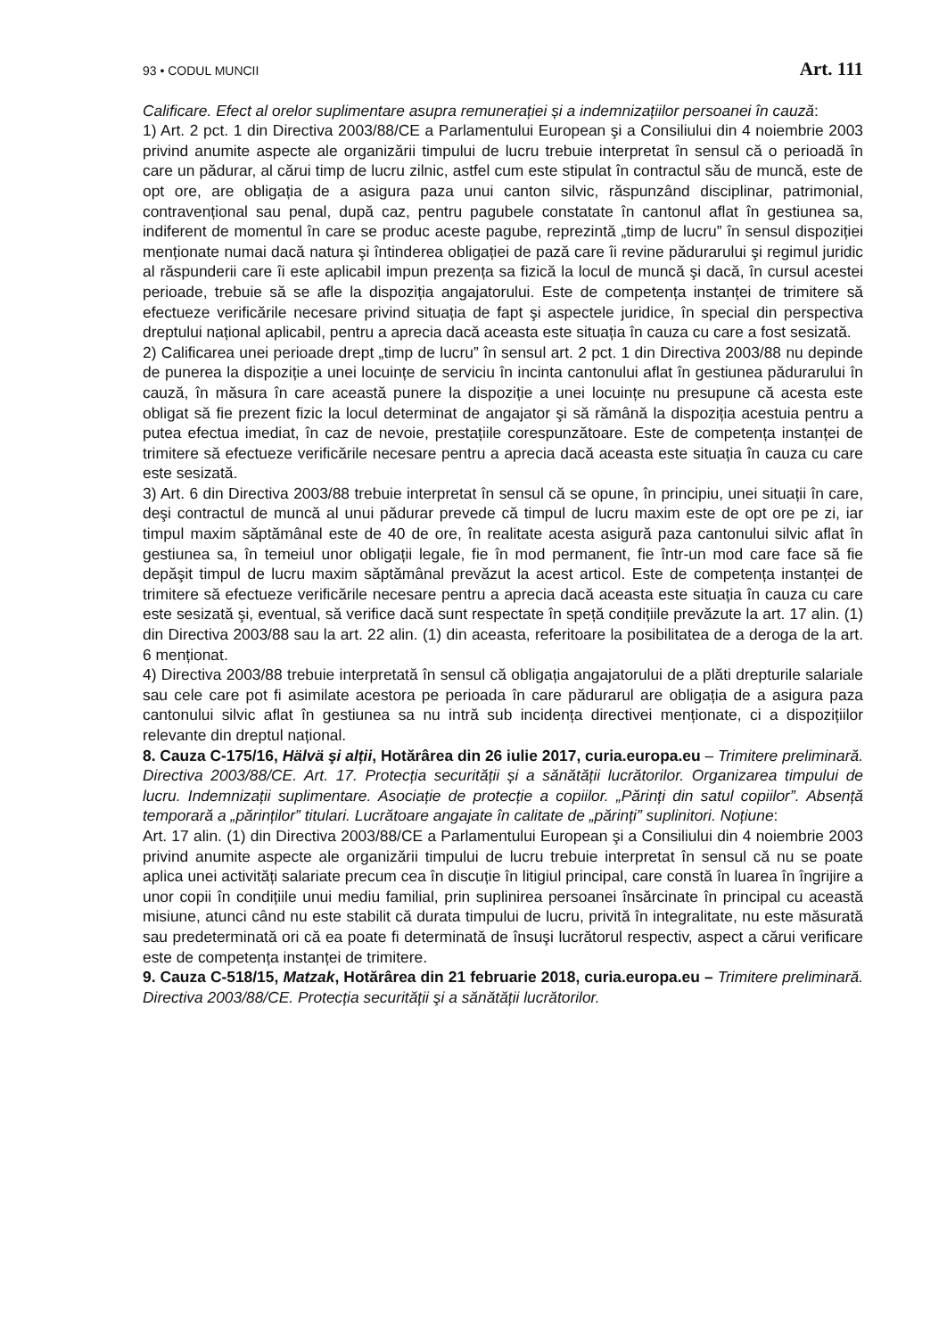93 • CODUL MUNCII Art. 111
Calificare. Efect al orelor suplimentare asupra remunerației și a indemnizațiilor persoanei în cauză:
1) Art. 2 pct. 1 din Directiva 2003/88/CE a Parlamentului European şi a Consiliului din 4 noiembrie 2003 privind anumite aspecte ale organizării timpului de lucru trebuie interpretat în sensul că o perioadă în care un pădurar, al cărui timp de lucru zilnic, astfel cum este stipulat în contractul său de muncă, este de opt ore, are obligația de a asigura paza unui canton silvic, răspunzând disciplinar, patrimonial, contravențional sau penal, după caz, pentru pagubele constatate în cantonul aflat în gestiunea sa, indiferent de momentul în care se produc aceste pagube, reprezintă „timp de lucru” în sensul dispoziției menționate numai dacă natura şi întinderea obligației de pază care îi revine pădurarului şi regimul juridic al răspunderii care îi este aplicabil impun prezența sa fizică la locul de muncă şi dacă, în cursul acestei perioade, trebuie să se afle la dispoziția angajatorului. Este de competența instanței de trimitere să efectueze verificările necesare privind situația de fapt şi aspectele juridice, în special din perspectiva dreptului național aplicabil, pentru a aprecia dacă aceasta este situația în cauza cu care a fost sesizată.
2) Calificarea unei perioade drept „timp de lucru” în sensul art. 2 pct. 1 din Directiva 2003/88 nu depinde de punerea la dispoziție a unei locuințe de serviciu în incinta cantonului aflat în gestiunea pădurarului în cauză, în măsura în care această punere la dispoziție a unei locuințe nu presupune că acesta este obligat să fie prezent fizic la locul determinat de angajator şi să rămână la dispoziția acestuia pentru a putea efectua imediat, în caz de nevoie, prestațiile corespunzătoare. Este de competența instanței de trimitere să efectueze verificările necesare pentru a aprecia dacă aceasta este situația în cauza cu care este sesizată.
3) Art. 6 din Directiva 2003/88 trebuie interpretat în sensul că se opune, în principiu, unei situații în care, deşi contractul de muncă al unui pădurar prevede că timpul de lucru maxim este de opt ore pe zi, iar timpul maxim săptămânal este de 40 de ore, în realitate acesta asigură paza cantonului silvic aflat în gestiunea sa, în temeiul unor obligații legale, fie în mod permanent, fie într-un mod care face să fie depăşit timpul de lucru maxim săptămânal prevăzut la acest articol. Este de competența instanței de trimitere să efectueze verificările necesare pentru a aprecia dacă aceasta este situația în cauza cu care este sesizată şi, eventual, să verifice dacă sunt respectate în speță condițiile prevăzute la art. 17 alin. (1) din Directiva 2003/88 sau la art. 22 alin. (1) din aceasta, referitoare la posibilitatea de a deroga de la art. 6 menționat.
4) Directiva 2003/88 trebuie interpretată în sensul că obligația angajatorului de a plăti drepturile salariale sau cele care pot fi asimilate acestora pe perioada în care pădurarul are obligația de a asigura paza cantonului silvic aflat în gestiunea sa nu intră sub incidența directivei menționate, ci a dispozițiilor relevante din dreptul național.
8. Cauza C-175/16, Hälvä şi alții, Hotărârea din 26 iulie 2017, curia.europa.eu – Trimitere preliminară. Directiva 2003/88/CE. Art. 17. Protecția securității și a sănătății lucrătorilor. Organizarea timpului de lucru. Indemnizații suplimentare. Asociație de protecție a copiilor. „Părinți din satul copiilor”. Absență temporară a „părinților” titulari. Lucrătoare angajate în calitate de „părinți” suplinitori. Noțiune:
Art. 17 alin. (1) din Directiva 2003/88/CE a Parlamentului European şi a Consiliului din 4 noiembrie 2003 privind anumite aspecte ale organizării timpului de lucru trebuie interpretat în sensul că nu se poate aplica unei activități salariate precum cea în discuție în litigiul principal, care constă în luarea în îngrijire a unor copii în condițiile unui mediu familial, prin suplinirea persoanei însărcinate în principal cu această misiune, atunci când nu este stabilit că durata timpului de lucru, privită în integralitate, nu este măsurată sau predeterminată ori că ea poate fi determinată de însuşi lucrătorul respectiv, aspect a cărui verificare este de competența instanței de trimitere.
9. Cauza C-518/15, Matzak, Hotărârea din 21 februarie 2018, curia.europa.eu – Trimitere preliminară. Directiva 2003/88/CE. Protecția securității şi a sănătății lucrătorilor.